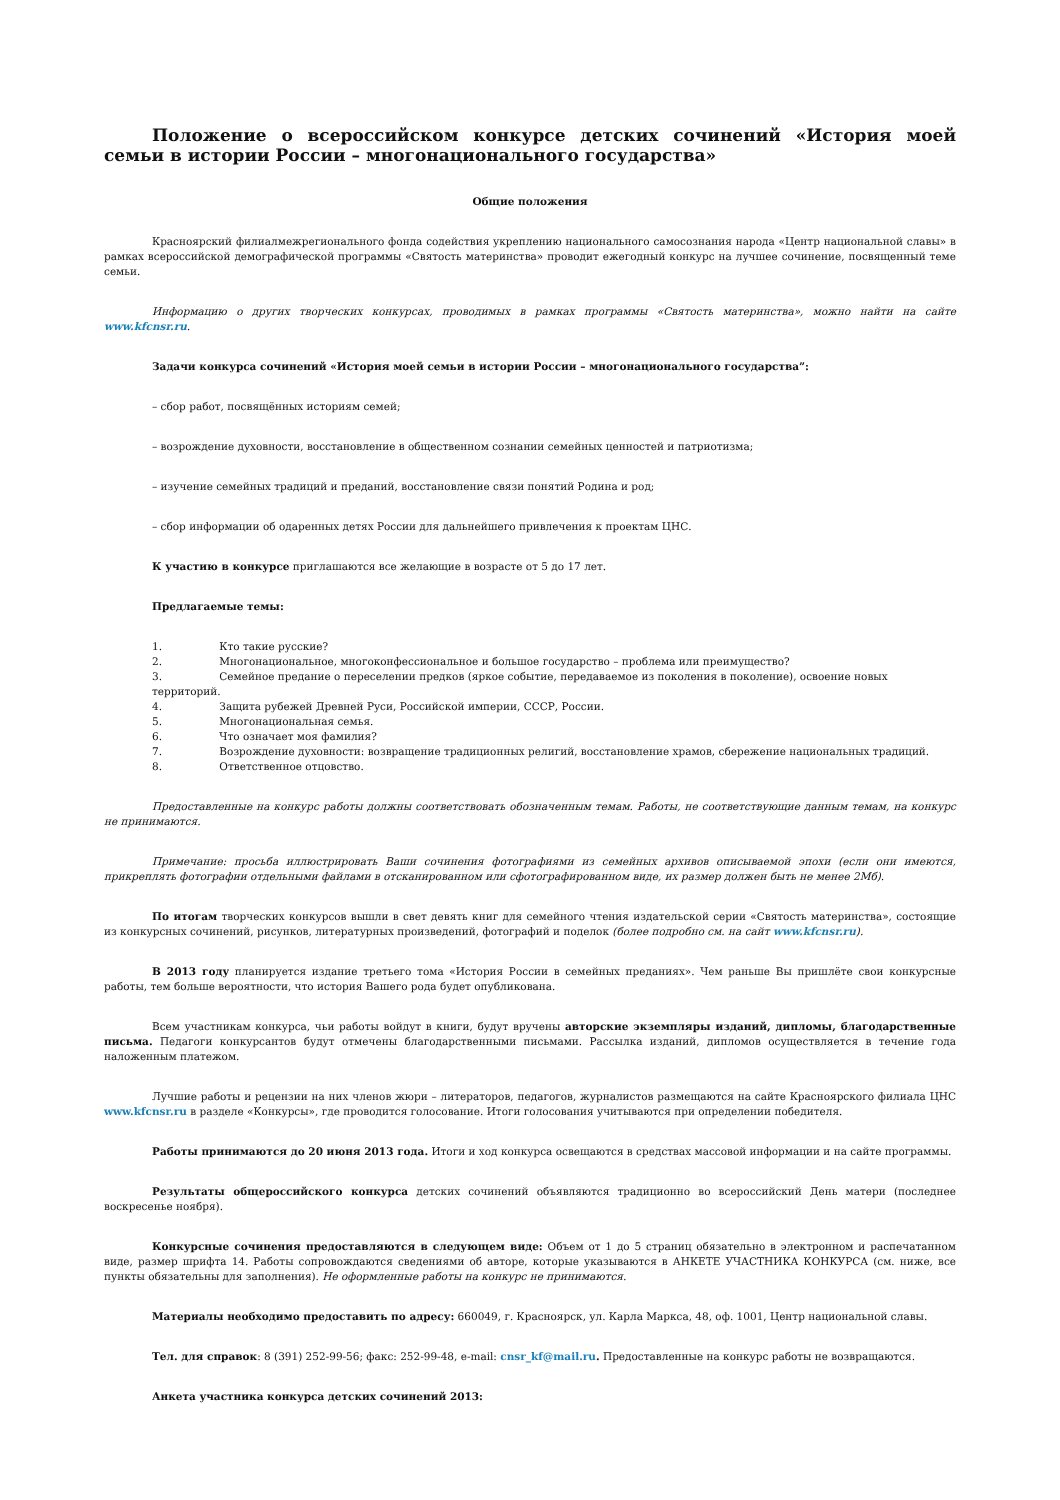Положение о всероссийском конкурсе детских сочинений «История моей семьи в истории России – многонационального государства»
Общие положения
Красноярский филиалмежрегионального фонда содействия укреплению национального самосознания народа «Центр национальной славы» в рамках всероссийской демографической программы «Святость материнства» проводит ежегодный конкурс на лучшее сочинение, посвященный теме семьи.
Информацию о других творческих конкурсах, проводимых в рамках программы «Святость материнства», можно найти на сайте www.kfcnsr.ru.
Задачи конкурса сочинений «История моей семьи в истории России – многонационального государства”:
– сбор работ, посвящённых историям семей;
– возрождение духовности, восстановление в общественном сознании семейных ценностей и патриотизма;
– изучение семейных традиций и преданий, восстановление связи понятий Родина и род;
– сбор информации об одаренных детях России для дальнейшего привлечения к проектам ЦНС.
К участию в конкурсе приглашаются все желающие в возрасте от 5 до 17 лет.
Предлагаемые темы:
1. Кто такие русские?
2. Многонациональное, многоконфессиональное и большое государство – проблема или преимущество?
3. Семейное предание о переселении предков (яркое событие, передаваемое из поколения в поколение), освоение новых территорий.
4. Защита рубежей Древней Руси, Российской империи, СССР, России.
5. Многонациональная семья.
6. Что означает моя фамилия?
7. Возрождение духовности: возвращение традиционных религий, восстановление храмов, сбережение национальных традиций.
8. Ответственное отцовство.
Предоставленные на конкурс работы должны соответствовать обозначенным темам. Работы, не соответствующие данным темам, на конкурс не принимаются.
Примечание: просьба иллюстрировать Ваши сочинения фотографиями из семейных архивов описываемой эпохи (если они имеются, прикреплять фотографии отдельными файлами в отсканированном или сфотографированном виде, их размер должен быть не менее 2Мб).
По итогам творческих конкурсов вышли в свет девять книг для семейного чтения издательской серии «Святость материнства», состоящие из конкурсных сочинений, рисунков, литературных произведений, фотографий и поделок (более подробно см. на сайт www.kfcnsr.ru).
В 2013 году планируется издание третьего тома «История России в семейных преданиях». Чем раньше Вы пришлёте свои конкурсные работы, тем больше вероятности, что история Вашего рода будет опубликована.
Всем участникам конкурса, чьи работы войдут в книги, будут вручены авторские экземпляры изданий, дипломы, благодарственные письма. Педагоги конкурсантов будут отмечены благодарственными письмами. Рассылка изданий, дипломов осуществляется в течение года наложенным платежом.
Лучшие работы и рецензии на них членов жюри – литераторов, педагогов, журналистов размещаются на сайте Красноярского филиала ЦНС www.kfcnsr.ru в разделе «Конкурсы», где проводится голосование. Итоги голосования учитываются при определении победителя.
Работы принимаются до 20 июня 2013 года. Итоги и ход конкурса освещаются в средствах массовой информации и на сайте программы.
Результаты общероссийского конкурса детских сочинений объявляются традиционно во всероссийский День матери (последнее воскресенье ноября).
Конкурсные сочинения предоставляются в следующем виде: Объем от 1 до 5 страниц обязательно в электронном и распечатанном виде, размер шрифта 14. Работы сопровождаются сведениями об авторе, которые указываются в АНКЕТЕ УЧАСТНИКА КОНКУРСА (см. ниже, все пункты обязательны для заполнения). Не оформленные работы на конкурс не принимаются.
Материалы необходимо предоставить по адресу: 660049, г. Красноярск, ул. Карла Маркса, 48, оф. 1001, Центр национальной славы.
Тел. для справок: 8 (391) 252-99-56; факс: 252-99-48, e-mail: cnsr_kf@mail.ru. Предоставленные на конкурс работы не возвращаются.
Анкета участника конкурса детских сочинений 2013: